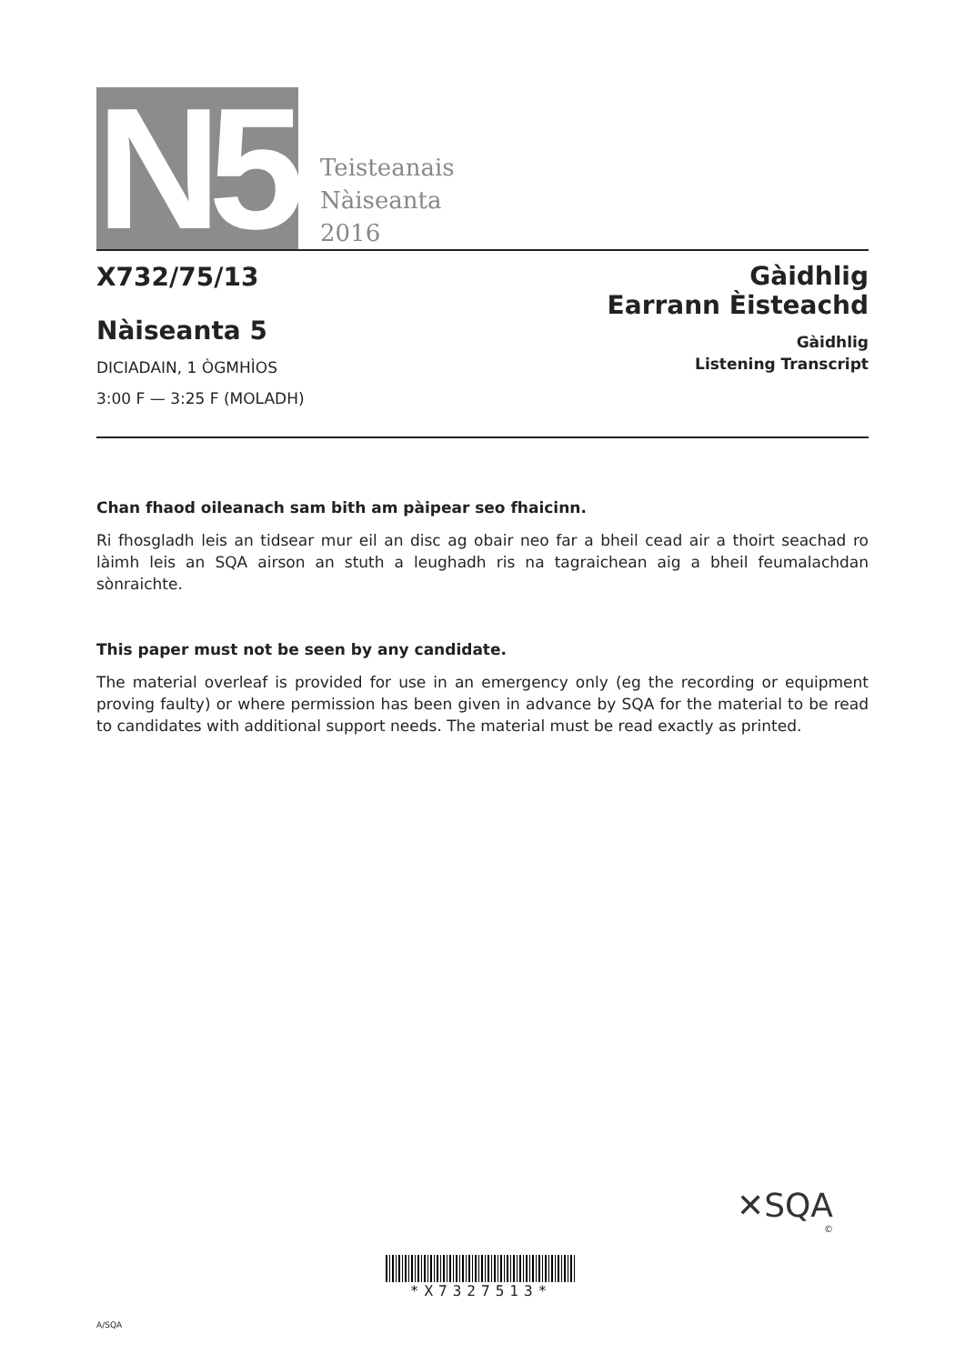N5
Teisteanais
Nàiseanta
2016
X732/75/13
Nàiseanta 5
DICIADAIN, 1 ÒGMHÌOS
3:00 F — 3:25 F (MOLADH)
Gàidhlig
Earrann Èisteachd
Gàidhlig
Listening Transcript
Chan fhaod oileanach sam bith am pàipear seo fhaicinn.
Ri fhosgladh leis an tidsear mur eil an disc ag obair neo far a bheil cead air a thoirt seachad ro làimh leis an SQA airson an stuth a leughadh ris na tagraichean aig a bheil feumalachdan sònraichte.
This paper must not be seen by any candidate.
The material overleaf is provided for use in an emergency only (eg the recording or equipment proving faulty) or where permission has been given in advance by SQA for the material to be read to candidates with additional support needs. The material must be read exactly as printed.
✕SQA
©
*X7327513*
A/SQA